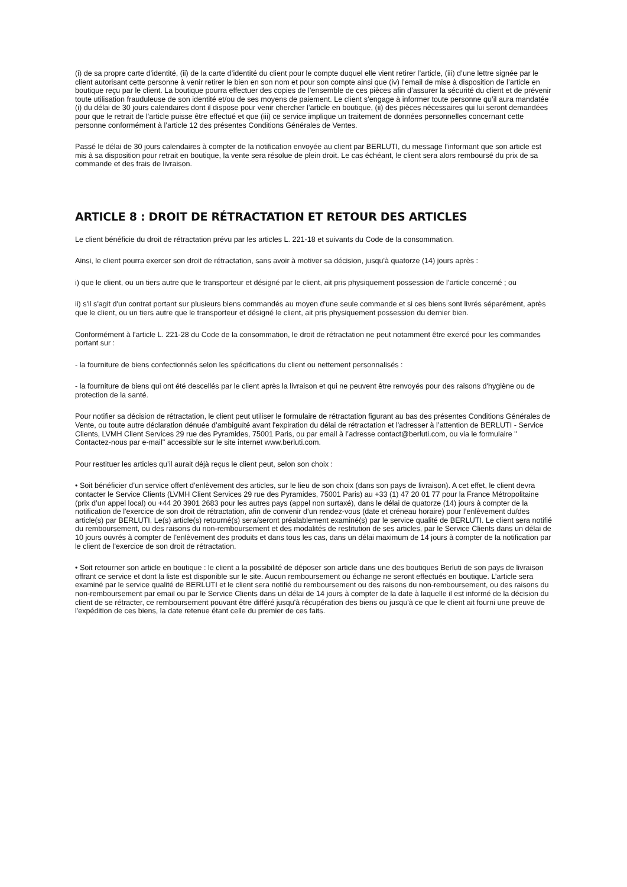(i) de sa propre carte d’identité, (ii) de la carte d’identité du client pour le compte duquel elle vient retirer l’article, (iii) d’une lettre signée par le client autorisant cette personne à venir retirer le bien en son nom et pour son compte ainsi que (iv) l’email de mise à disposition de l’article en boutique reçu par le client. La boutique pourra effectuer des copies de l’ensemble de ces pièces afin d’assurer la sécurité du client et de prévenir toute utilisation frauduleuse de son identité et/ou de ses moyens de paiement. Le client s’engage à informer toute personne qu’il aura mandatée (i) du délai de 30 jours calendaires dont il dispose pour venir chercher l’article en boutique, (ii) des pièces nécessaires qui lui seront demandées pour que le retrait de l’article puisse être effectué et que (iii) ce service implique un traitement de données personnelles concernant cette personne conformément à l’article 12 des présentes Conditions Générales de Ventes.
Passé le délai de 30 jours calendaires à compter de la notification envoyée au client par BERLUTI, du message l’informant que son article est mis à sa disposition pour retrait en boutique, la vente sera résolue de plein droit. Le cas échéant, le client sera alors remboursé du prix de sa commande et des frais de livraison.
ARTICLE 8 : DROIT DE RÉTRACTATION ET RETOUR DES ARTICLES
Le client bénéficie du droit de rétractation prévu par les articles L. 221-18 et suivants du Code de la consommation.
Ainsi, le client pourra exercer son droit de rétractation, sans avoir à motiver sa décision, jusqu'à quatorze (14) jours après :
i) que le client, ou un tiers autre que le transporteur et désigné par le client, ait pris physiquement possession de l’article concerné ; ou
ii) s'il s'agit d'un contrat portant sur plusieurs biens commandés au moyen d'une seule commande et si ces biens sont livrés séparément, après que le client, ou un tiers autre que le transporteur et désigné le client, ait pris physiquement possession du dernier bien.
Conformément à l'article L. 221-28 du Code de la consommation, le droit de rétractation ne peut notamment être exercé pour les commandes portant sur :
- la fourniture de biens confectionnés selon les spécifications du client ou nettement personnalisés :
- la fourniture de biens qui ont été descellés par le client après la livraison et qui ne peuvent être renvoyés pour des raisons d'hygiène ou de protection de la santé.
Pour notifier sa décision de rétractation, le client peut utiliser le formulaire de rétractation figurant au bas des présentes Conditions Générales de Vente, ou toute autre déclaration dénuée d’ambiguïté avant l'expiration du délai de rétractation et l'adresser à l’attention de BERLUTI - Service Clients, LVMH Client Services 29 rue des Pyramides, 75001 Paris, ou par email à l’adresse contact@berluti.com, ou via le formulaire " Contactez-nous par e-mail" accessible sur le site internet www.berluti.com.
Pour restituer les articles qu’il aurait déjà reçus le client peut, selon son choix :
• Soit bénéficier d’un service offert d’enlèvement des articles, sur le lieu de son choix (dans son pays de livraison). A cet effet, le client devra contacter le Service Clients (LVMH Client Services 29 rue des Pyramides, 75001 Paris) au +33 (1) 47 20 01 77 pour la France Métropolitaine (prix d’un appel local) ou +44 20 3901 2683 pour les autres pays (appel non surtaxé), dans le délai de quatorze (14) jours à compter de la notification de l'exercice de son droit de rétractation, afin de convenir d’un rendez-vous (date et créneau horaire) pour l’enlèvement du/des article(s) par BERLUTI. Le(s) article(s) retourné(s) sera/seront préalablement examiné(s) par le service qualité de BERLUTI. Le client sera notifié du remboursement, ou des raisons du non-remboursement et des modalités de restitution de ses articles, par le Service Clients dans un délai de 10 jours ouvrés à compter de l'enlèvement des produits et dans tous les cas, dans un délai maximum de 14 jours à compter de la notification par le client de l'exercice de son droit de rétractation.
• Soit retourner son article en boutique : le client a la possibilité de déposer son article dans une des boutiques Berluti de son pays de livraison offrant ce service et dont la liste est disponible sur le site. Aucun remboursement ou échange ne seront effectués en boutique. L’article sera examiné par le service qualité de BERLUTI et le client sera notifié du remboursement ou des raisons du non-remboursement, ou des raisons du non-remboursement par email ou par le Service Clients dans un délai de 14 jours à compter de la date à laquelle il est informé de la décision du client de se rétracter, ce remboursement pouvant être différé jusqu'à récupération des biens ou jusqu'à ce que le client ait fourni une preuve de l'expédition de ces biens, la date retenue étant celle du premier de ces faits.